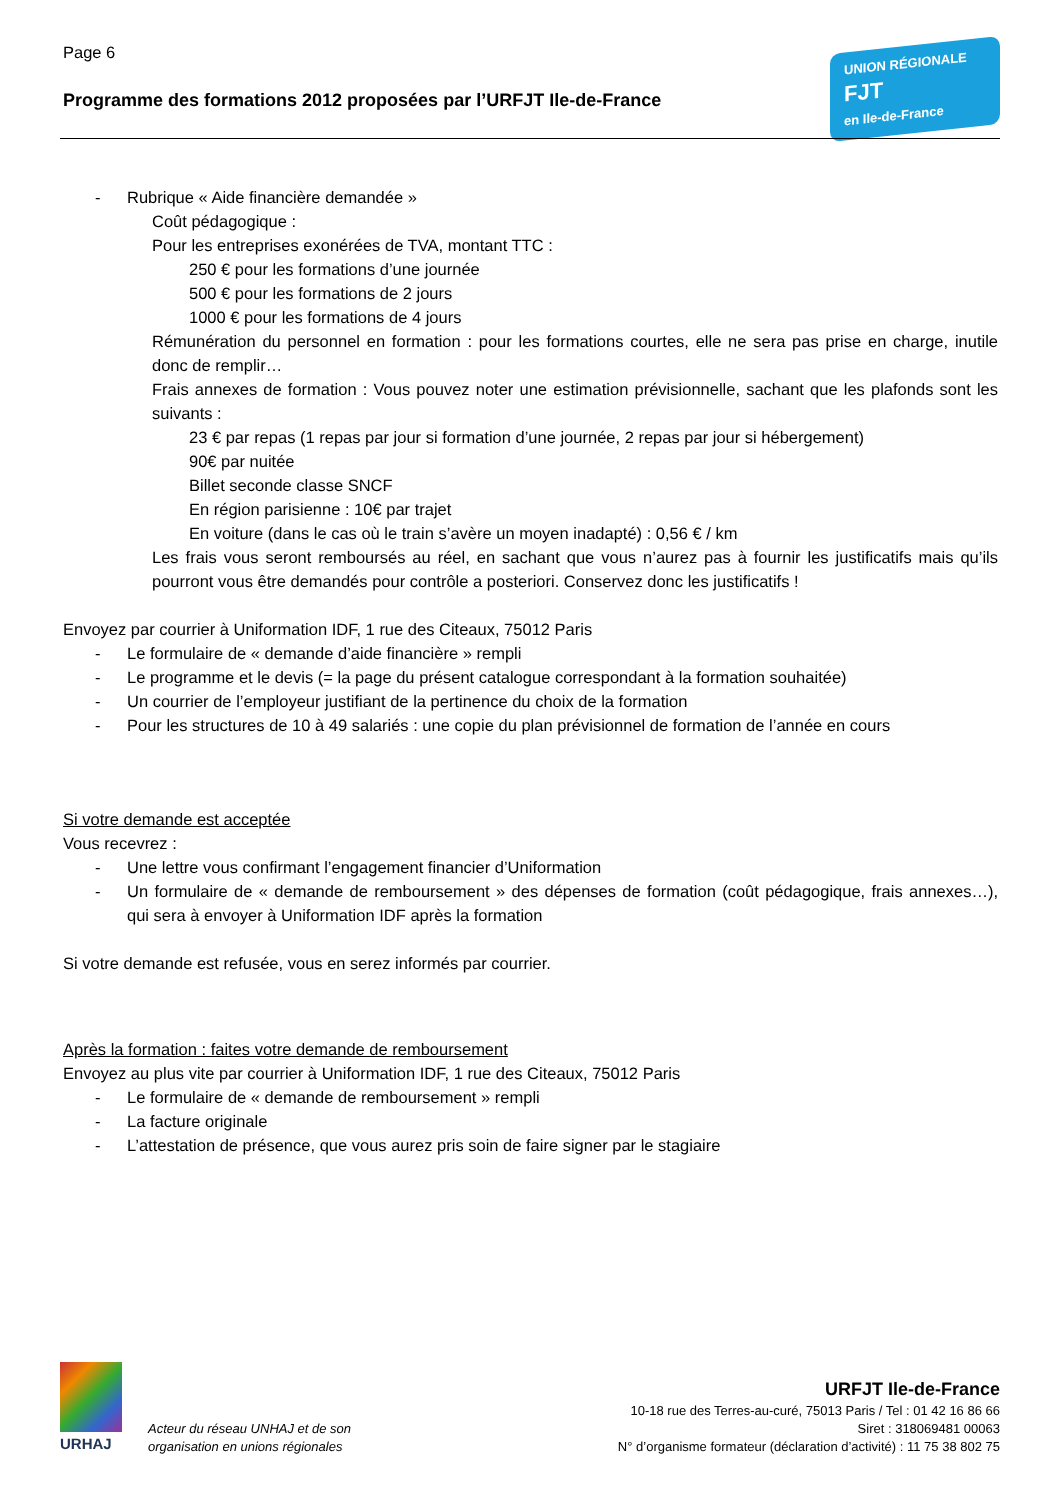Page 6
Programme des formations 2012 proposées par l’URFJT Ile-de-France
UNION RÉGIONALE
FJT
en Ile-de-France
- Rubrique « Aide financière demandée »
Coût pédagogique :
Pour les entreprises exonérées de TVA, montant TTC :
250 € pour les formations d’une journée
500 € pour les formations de 2 jours
1000 € pour les formations de 4 jours
Rémunération du personnel en formation : pour les formations courtes, elle ne sera pas prise en charge, inutile donc de remplir…
Frais annexes de formation : Vous pouvez noter une estimation prévisionnelle, sachant que les plafonds sont les suivants :
23 € par repas (1 repas par jour si formation d’une journée, 2 repas par jour si hébergement)
90€ par nuitée
Billet seconde classe SNCF
En région parisienne : 10€ par trajet
En voiture (dans le cas où le train s’avère un moyen inadapté) : 0,56 € / km
Les frais vous seront remboursés au réel, en sachant que vous n’aurez pas à fournir les justificatifs mais qu’ils pourront vous être demandés pour contrôle a posteriori. Conservez donc les justificatifs !
Envoyez par courrier à Uniformation IDF, 1 rue des Citeaux, 75012 Paris
- Le formulaire de « demande d’aide financière » rempli
- Le programme et le devis (= la page du présent catalogue correspondant à la formation souhaitée)
- Un courrier de l’employeur justifiant de la pertinence du choix de la formation
- Pour les structures de 10 à 49 salariés : une copie du plan prévisionnel de formation de l’année en cours
Si votre demande est acceptée
Vous recevrez :
- Une lettre vous confirmant l’engagement financier d’Uniformation
- Un formulaire de « demande de remboursement » des dépenses de formation (coût pédagogique, frais annexes…), qui sera à envoyer à Uniformation IDF après la formation
Si votre demande est refusée, vous en serez informés par courrier.
Après la formation : faites votre demande de remboursement
Envoyez au plus vite par courrier à Uniformation IDF, 1 rue des Citeaux, 75012 Paris
- Le formulaire de « demande de remboursement » rempli
- La facture originale
- L’attestation de présence, que vous aurez pris soin de faire signer par le stagiaire
URHAJ
Acteur du réseau UNHAJ et de son
organisation en unions régionales
URFJT Ile-de-France
10-18 rue des Terres-au-curé, 75013 Paris / Tel : 01 42 16 86 66
Siret : 318069481 00063
N° d’organisme formateur (déclaration d’activité) : 11 75 38 802 75